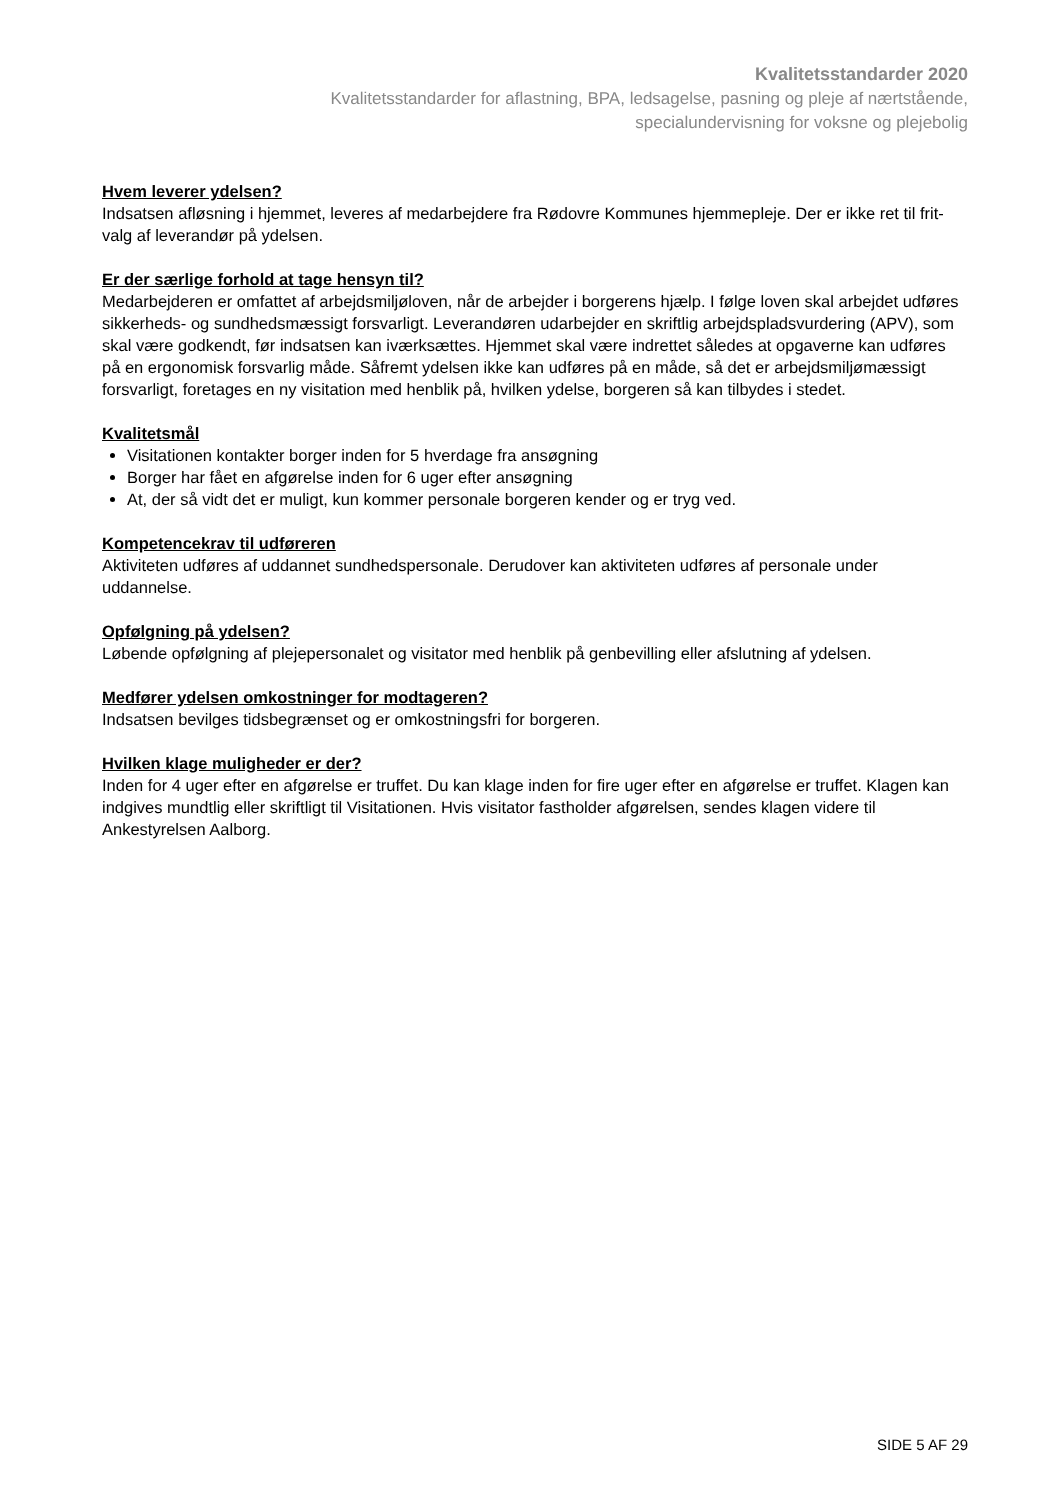Kvalitetsstandarder 2020
Kvalitetsstandarder for aflastning, BPA, ledsagelse, pasning og pleje af nærtstående,
specialundervisning for voksne og plejebolig
Hvem leverer ydelsen?
Indsatsen afløsning i hjemmet, leveres af medarbejdere fra Rødovre Kommunes hjemmepleje. Der er ikke ret til frit-valg af leverandør på ydelsen.
Er der særlige forhold at tage hensyn til?
Medarbejderen er omfattet af arbejdsmiljøloven, når de arbejder i borgerens hjælp. I følge loven skal arbejdet udføres sikkerheds- og sundhedsmæssigt forsvarligt. Leverandøren udarbejder en skriftlig arbejdspladsvurdering (APV), som skal være godkendt, før indsatsen kan iværksættes. Hjemmet skal være indrettet således at opgaverne kan udføres på en ergonomisk forsvarlig måde. Såfremt ydelsen ikke kan udføres på en måde, så det er arbejdsmiljømæssigt forsvarligt, foretages en ny visitation med henblik på, hvilken ydelse, borgeren så kan tilbydes i stedet.
Kvalitetsmål
Visitationen kontakter borger inden for 5 hverdage fra ansøgning
Borger har fået en afgørelse inden for 6 uger efter ansøgning
At, der så vidt det er muligt, kun kommer personale borgeren kender og er tryg ved.
Kompetencekrav til udføreren
Aktiviteten udføres af uddannet sundhedspersonale. Derudover kan aktiviteten udføres af personale under uddannelse.
Opfølgning på ydelsen?
Løbende opfølgning af plejepersonalet og visitator med henblik på genbevilling eller afslutning af ydelsen.
Medfører ydelsen omkostninger for modtageren?
Indsatsen bevilges tidsbegrænset og er omkostningsfri for borgeren.
Hvilken klage muligheder er der?
Inden for 4 uger efter en afgørelse er truffet. Du kan klage inden for fire uger efter en afgørelse er truffet. Klagen kan indgives mundtlig eller skriftligt til Visitationen. Hvis visitator fastholder afgørelsen, sendes klagen videre til Ankestyrelsen Aalborg.
SIDE 5 AF 29